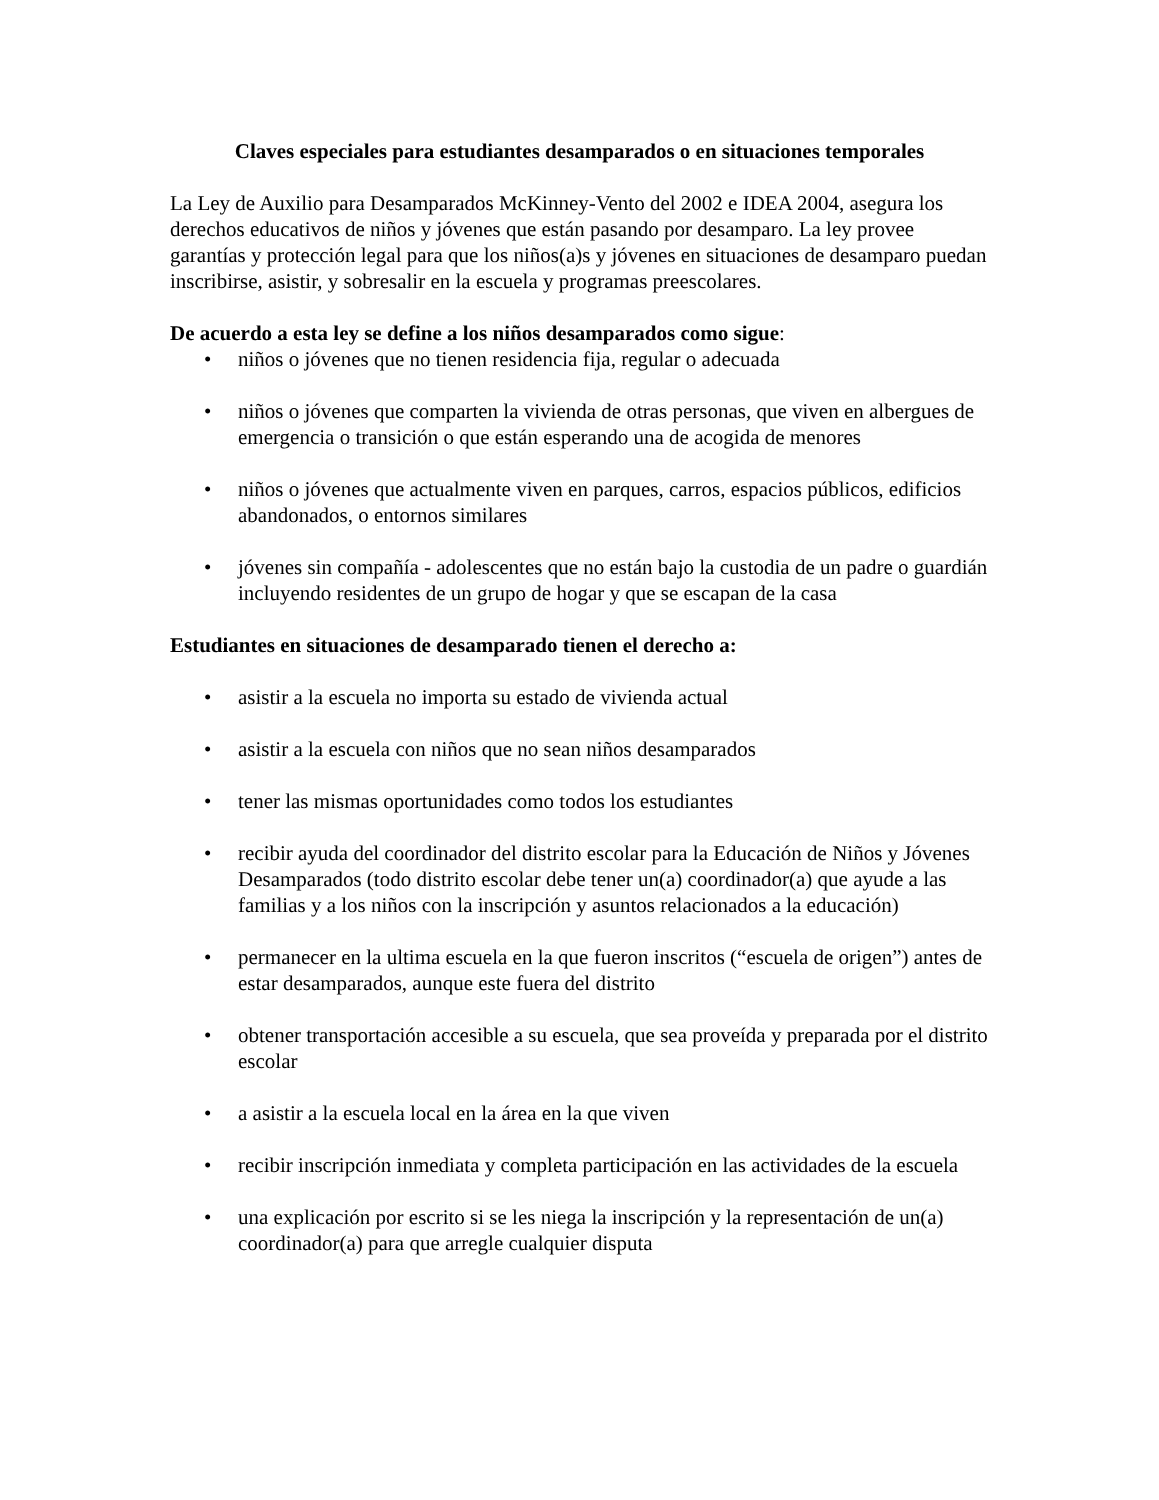Claves especiales para estudiantes desamparados o en situaciones temporales
La Ley de Auxilio para Desamparados McKinney-Vento del 2002 e IDEA 2004, asegura los derechos educativos de niños y jóvenes que están pasando por desamparo. La ley provee garantías y protección legal para que los niños(a)s y jóvenes en situaciones de desamparo puedan inscribirse, asistir, y sobresalir en la escuela y programas preescolares.
De acuerdo a esta ley se define a los niños desamparados como sigue:
• niños o jóvenes que no tienen residencia fija, regular o adecuada
• niños o jóvenes que comparten la vivienda de otras personas, que viven en albergues de emergencia o transición o que están esperando una de acogida de menores
• niños o jóvenes que actualmente viven en parques, carros, espacios públicos, edificios abandonados, o entornos similares
• jóvenes sin compañía - adolescentes que no están bajo la custodia de un padre o guardián incluyendo residentes de un grupo de hogar y que se escapan de la casa
Estudiantes en situaciones de desamparado tienen el derecho a:
• asistir a la escuela no importa su estado de vivienda actual
• asistir a la escuela con niños que no sean niños desamparados
• tener las mismas oportunidades como todos los estudiantes
• recibir ayuda del coordinador del distrito escolar para la Educación de Niños y Jóvenes Desamparados (todo distrito escolar debe tener un(a) coordinador(a) que ayude a las familias y a los niños con la inscripción y asuntos relacionados a la educación)
• permanecer en la ultima escuela en la que fueron inscritos (“escuela de origen”) antes de estar desamparados, aunque este fuera del distrito
• obtener transportación accesible a su escuela, que sea proveída y preparada por el distrito escolar
• a asistir a la escuela local en la área en la que viven
• recibir inscripción inmediata y completa participación en las actividades de la escuela
• una explicación por escrito si se les niega la inscripción y la representación de un(a) coordinador(a) para que arregle cualquier disputa